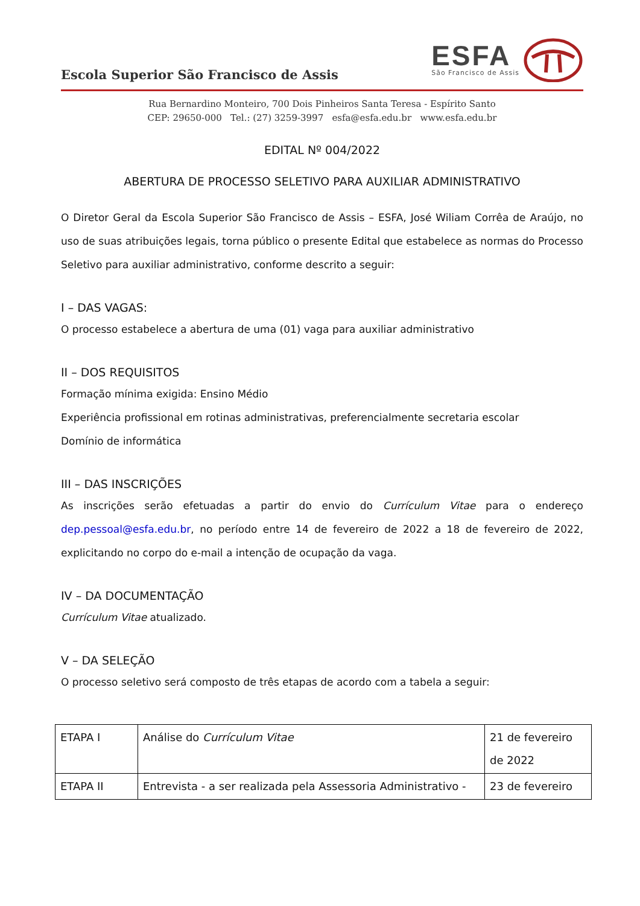Escola Superior São Francisco de Assis
ESFA
São Francisco de Assis
Rua Bernardino Monteiro, 700 Dois Pinheiros Santa Teresa - Espírito Santo
CEP: 29650-000 Tel.: (27) 3259-3997 esfa@esfa.edu.br www.esfa.edu.br
EDITAL Nº 004/2022
ABERTURA DE PROCESSO SELETIVO PARA AUXILIAR ADMINISTRATIVO
O Diretor Geral da Escola Superior São Francisco de Assis – ESFA, José Wiliam Corrêa de Araújo, no uso de suas atribuições legais, torna público o presente Edital que estabelece as normas do Processo Seletivo para auxiliar administrativo, conforme descrito a seguir:
I – DAS VAGAS:
O processo estabelece a abertura de uma (01) vaga para auxiliar administrativo
II – DOS REQUISITOS
Formação mínima exigida: Ensino Médio
Experiência profissional em rotinas administrativas, preferencialmente secretaria escolar
Domínio de informática
III – DAS INSCRIÇÕES
As inscrições serão efetuadas a partir do envio do Currículum Vitae para o endereço dep.pessoal@esfa.edu.br, no período entre 14 de fevereiro de 2022 a 18 de fevereiro de 2022, explicitando no corpo do e-mail a intenção de ocupação da vaga.
IV – DA DOCUMENTAÇÃO
Currículum Vitae atualizado.
V – DA SELEÇÃO
O processo seletivo será composto de três etapas de acordo com a tabela a seguir:
| ETAPA I | Análise do Currículum Vitae | 21 de fevereiro de 2022 |
| ETAPA II | Entrevista - a ser realizada pela Assessoria Administrativo - | 23 de fevereiro |